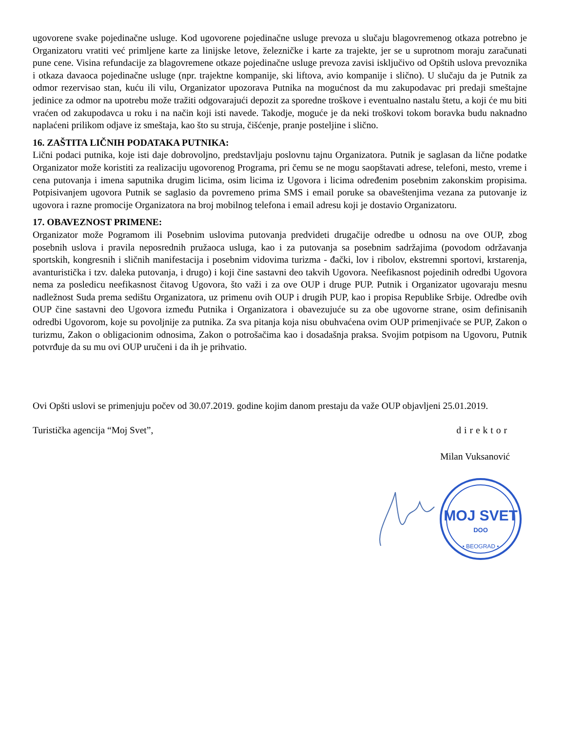ugovorene svake pojedinačne usluge. Kod ugovorene pojedinačne usluge prevoza u slučaju blagovremenog otkaza potrebno je Organizatoru vratiti već primljene karte za linijske letove, železničke i karte za trajekte, jer se u suprotnom moraju zaračunati pune cene. Visina refundacije za blagovremene otkaze pojedinačne usluge prevoza zavisi isključivo od Opštih uslova prevoznika i otkaza davaoca pojedinačne usluge (npr. trajektne kompanije, ski liftova, avio kompanije i slično). U slučaju da je Putnik za odmor rezervisao stan, kuću ili vilu, Organizator upozorava Putnika na mogućnost da mu zakupodavac pri predaji smeštajne jedinice za odmor na upotrebu može tražiti odgovarajući depozit za sporedne troškove i eventualno nastalu štetu, a koji će mu biti vraćen od zakupodavca u roku i na način koji isti navede. Takodje, moguće je da neki troškovi tokom boravka budu naknadno naplaćeni prilikom odjave iz smeštaja, kao što su struja, čišćenje, pranje posteljine i slično.
16. ZAŠTITA LIČNIH PODATAKA PUTNIKA:
Lični podaci putnika, koje isti daje dobrovoljno, predstavljaju poslovnu tajnu Organizatora. Putnik je saglasan da lične podatke Organizator može koristiti za realizaciju ugovorenog Programa, pri čemu se ne mogu saopštavati adrese, telefoni, mesto, vreme i cena putovanja i imena saputnika drugim licima, osim licima iz Ugovora i licima određenim posebnim zakonskim propisima. Potpisivanjem ugovora Putnik se saglasio da povremeno prima SMS i email poruke sa obaveštenjima vezana za putovanje iz ugovora i razne promocije Organizatora na broj mobilnog telefona i email adresu koji je dostavio Organizatoru.
17. OBAVEZNOST PRIMENE:
Organizator može Pogramom ili Posebnim uslovima putovanja predvideti drugačije odredbe u odnosu na ove OUP, zbog posebnih uslova i pravila neposrednih pružaoca usluga, kao i za putovanja sa posebnim sadržajima (povodom održavanja sportskih, kongresnih i sličnih manifestacija i posebnim vidovima turizma - đački, lov i ribolov, ekstremni sportovi, krstarenja, avanturistička i tzv. daleka putovanja, i drugo) i koji čine sastavni deo takvih Ugovora. Neefikasnost pojedinih odredbi Ugovora nema za posledicu neefikasnost čitavog Ugovora, što važi i za ove OUP i druge PUP. Putnik i Organizator ugovaraju mesnu nadležnost Suda prema sedištu Organizatora, uz primenu ovih OUP i drugih PUP, kao i propisa Republike Srbije. Odredbe ovih OUP čine sastavni deo Ugovora između Putnika i Organizatora i obavezujuće su za obe ugovorne strane, osim definisanih odredbi Ugovorom, koje su povoljnije za putnika. Za sva pitanja koja nisu obuhvaćena ovim OUP primenjivaće se PUP, Zakon o turizmu, Zakon o obligacionim odnosima, Zakon o potrošačima kao i dosadašnja praksa. Svojim potpisom na Ugovoru, Putnik potvrđuje da su mu ovi OUP uručeni i da ih je prihvatio.
Ovi Opšti uslovi se primenjuju počev od 30.07.2019. godine kojim danom prestaju da važe OUP objavljeni 25.01.2019.
Turistička agencija “Moj Svet”, direktor
Milan Vuksanović
MOJ SVET
DOO
• BEOGRAD •